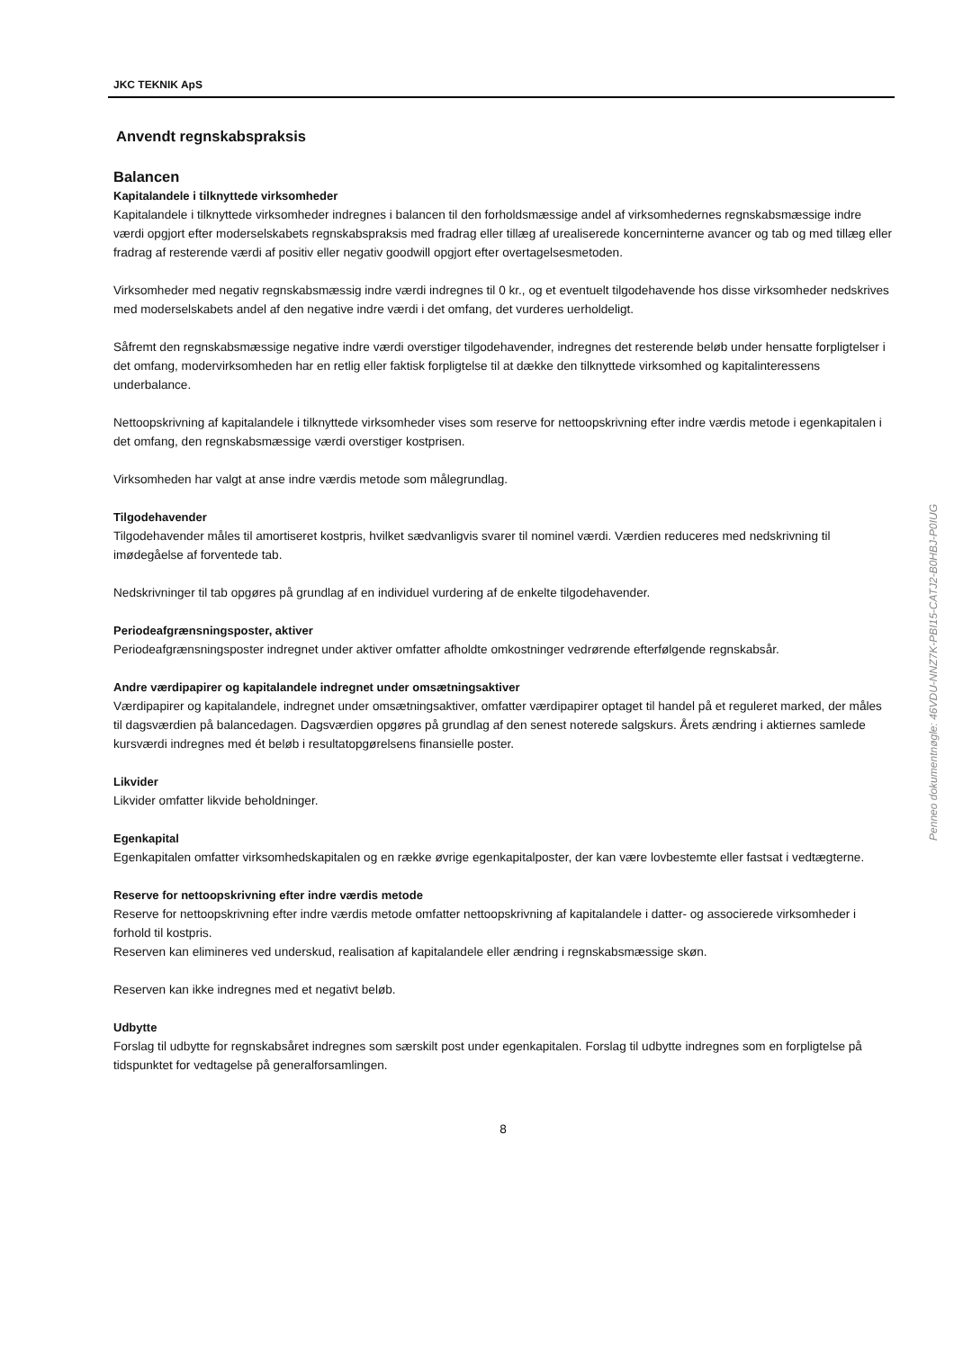JKC TEKNIK ApS
Anvendt regnskabspraksis
Balancen
Kapitalandele i tilknyttede virksomheder
Kapitalandele i tilknyttede virksomheder indregnes i balancen til den forholdsmæssige andel af virksomhedernes regnskabsmæssige indre værdi opgjort efter moderselskabets regnskabspraksis med fradrag eller tillæg af urealiserede koncerninterne avancer og tab og med tillæg eller fradrag af resterende værdi af positiv eller negativ goodwill opgjort efter overtagelsesmetoden.
Virksomheder med negativ regnskabsmæssig indre værdi indregnes til 0 kr., og et eventuelt tilgodehavende hos disse virksomheder nedskrives med moderselskabets andel af den negative indre værdi i det omfang, det vurderes uerholdeligt.
Såfremt den regnskabsmæssige negative indre værdi overstiger tilgodehavender, indregnes det resterende beløb under hensatte forpligtelser i det omfang, modervirksomheden har en retlig eller faktisk forpligtelse til at dække den tilknyttede virksomhed og kapitalinteressens underbalance.
Nettoopskrivning af kapitalandele i tilknyttede virksomheder vises som reserve for nettoopskrivning efter indre værdis metode i egenkapitalen i det omfang, den regnskabsmæssige værdi overstiger kostprisen.
Virksomheden har valgt at anse indre værdis metode som målegrundlag.
Tilgodehavender
Tilgodehavender måles til amortiseret kostpris, hvilket sædvanligvis svarer til nominel værdi. Værdien reduceres med nedskrivning til imødegåelse af forventede tab.
Nedskrivninger til tab opgøres på grundlag af en individuel vurdering af de enkelte tilgodehavender.
Periodeafgrænsningsposter, aktiver
Periodeafgrænsningsposter indregnet under aktiver omfatter afholdte omkostninger vedrørende efterfølgende regnskabsår.
Andre værdipapirer og kapitalandele indregnet under omsætningsaktiver
Værdipapirer og kapitalandele, indregnet under omsætningsaktiver, omfatter værdipapirer optaget til handel på et reguleret marked, der måles til dagsværdien på balancedagen. Dagsværdien opgøres på grundlag af den senest noterede salgskurs. Årets ændring i aktiernes samlede kursværdi indregnes med ét beløb i resultatopgørelsens finansielle poster.
Likvider
Likvider omfatter likvide beholdninger.
Egenkapital
Egenkapitalen omfatter virksomhedskapitalen og en række øvrige egenkapitalposter, der kan være lovbestemte eller fastsat i vedtægterne.
Reserve for nettoopskrivning efter indre værdis metode
Reserve for nettoopskrivning efter indre værdis metode omfatter nettoopskrivning af kapitalandele i datter- og associerede virksomheder i forhold til kostpris.
Reserven kan elimineres ved underskud, realisation af kapitalandele eller ændring i regnskabsmæssige skøn.
Reserven kan ikke indregnes med et negativt beløb.
Udbytte
Forslag til udbytte for regnskabsåret indregnes som særskilt post under egenkapitalen. Forslag til udbytte indregnes som en forpligtelse på tidspunktet for vedtagelse på generalforsamlingen.
8
Penneo dokumentnøgle: 46VDU-NNZ7K-PBI15-CATJ2-B0HBJ-P0IUG